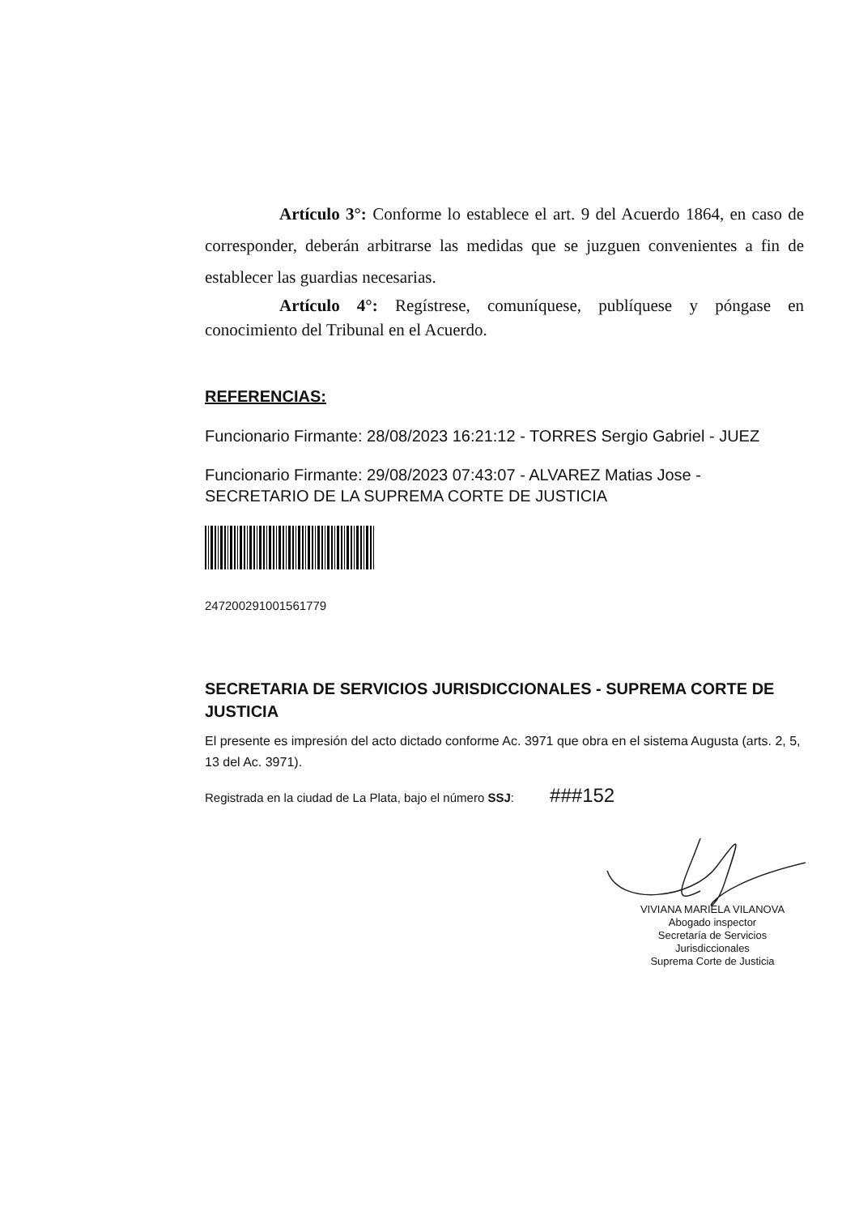Artículo 3°: Conforme lo establece el art. 9 del Acuerdo 1864, en caso de corresponder, deberán arbitrarse las medidas que se juzguen convenientes a fin de establecer las guardias necesarias.
Artículo 4°: Regístrese, comuníquese, publíquese y póngase en conocimiento del Tribunal en el Acuerdo.
REFERENCIAS:
Funcionario Firmante: 28/08/2023 16:21:12 - TORRES Sergio Gabriel - JUEZ
Funcionario Firmante: 29/08/2023 07:43:07 - ALVAREZ Matias Jose - SECRETARIO DE LA SUPREMA CORTE DE JUSTICIA
247200291001561779
SECRETARIA DE SERVICIOS JURISDICCIONALES - SUPREMA CORTE DE JUSTICIA
El presente es impresión del acto dictado conforme Ac. 3971 que obra en el sistema Augusta (arts. 2, 5, 13 del Ac. 3971).
Registrada en la ciudad de La Plata, bajo el número SSJ: ###152
VIVIANA MARIELA VILANOVA
Abogado inspector
Secretaría de Servicios Jurisdiccionales
Suprema Corte de Justicia